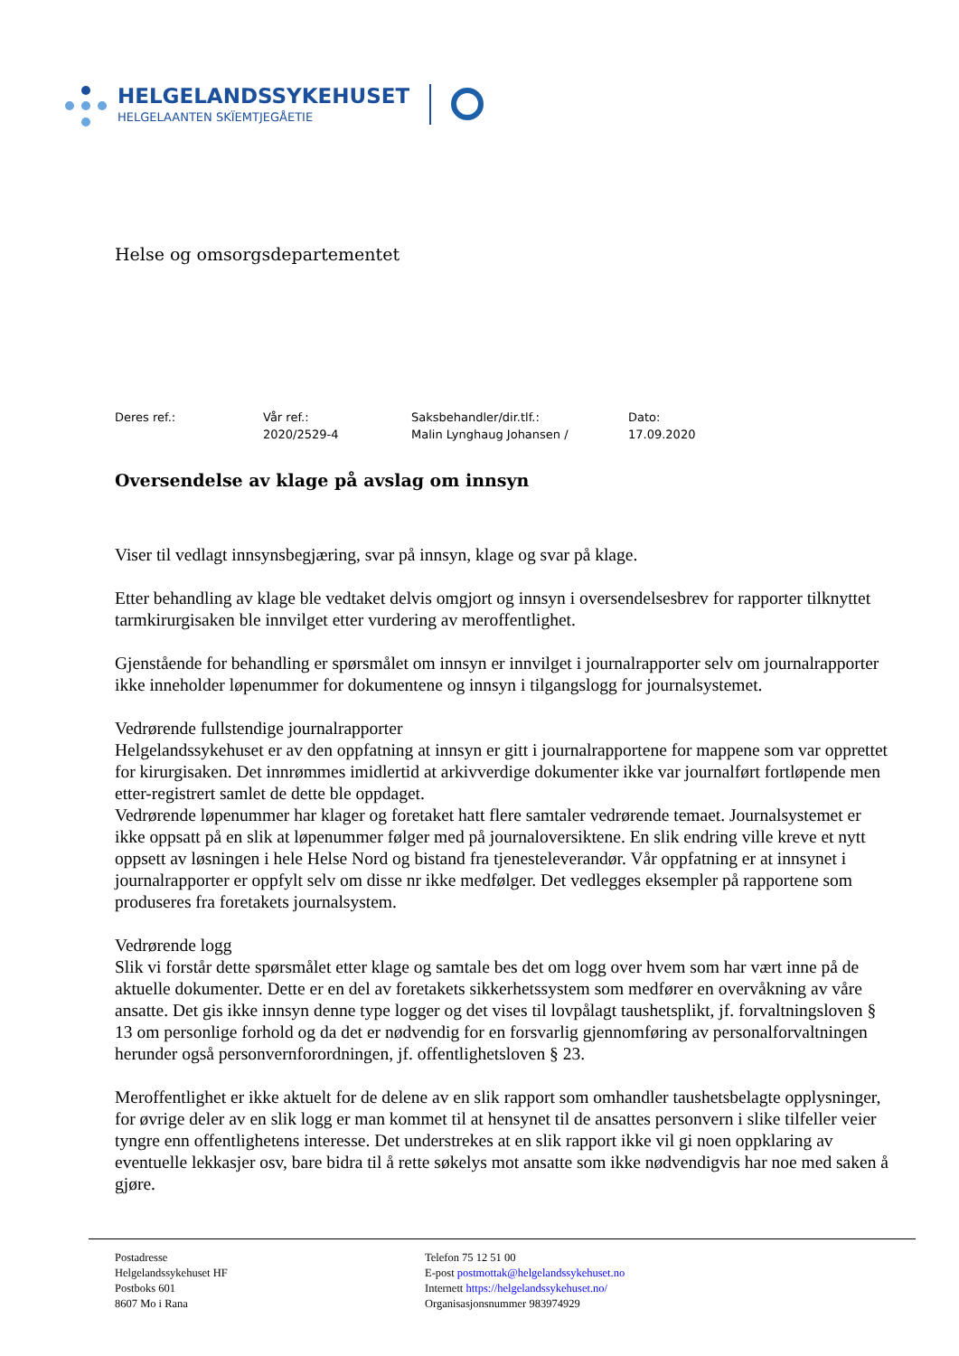HELGELANDSSYKEHUSET
HELGELAANTEN SKÏEMTJEGÅETIE
Helse og omsorgsdepartementet
Deres ref.: Vår ref.:
2020/2529-4
Saksbehandler/dir.tlf.:
Malin Lynghaug Johansen /
Dato:
17.09.2020
Oversendelse av klage på avslag om innsyn
Viser til vedlagt innsynsbegjæring, svar på innsyn, klage og svar på klage.
Etter behandling av klage ble vedtaket delvis omgjort og innsyn i oversendelsesbrev for rapporter tilknyttet tarmkirurgisaken ble innvilget etter vurdering av meroffentlighet.
Gjenstående for behandling er spørsmålet om innsyn er innvilget i journalrapporter selv om journalrapporter ikke inneholder løpenummer for dokumentene og innsyn i tilgangslogg for journalsystemet.
Vedrørende fullstendige journalrapporter
Helgelandssykehuset er av den oppfatning at innsyn er gitt i journalrapportene for mappene som var opprettet for kirurgisaken. Det innrømmes imidlertid at arkivverdige dokumenter ikke var journalført fortløpende men etter-registrert samlet de dette ble oppdaget.
Vedrørende løpenummer har klager og foretaket hatt flere samtaler vedrørende temaet. Journalsystemet er ikke oppsatt på en slik at løpenummer følger med på journaloversiktene. En slik endring ville kreve et nytt oppsett av løsningen i hele Helse Nord og bistand fra tjenesteleverandør. Vår oppfatning er at innsynet i journalrapporter er oppfylt selv om disse nr ikke medfølger. Det vedlegges eksempler på rapportene som produseres fra foretakets journalsystem.
Vedrørende logg
Slik vi forstår dette spørsmålet etter klage og samtale bes det om logg over hvem som har vært inne på de aktuelle dokumenter. Dette er en del av foretakets sikkerhetssystem som medfører en overvåkning av våre ansatte. Det gis ikke innsyn denne type logger og det vises til lovpålagt taushetsplikt, jf. forvaltningsloven § 13 om personlige forhold og da det er nødvendig for en forsvarlig gjennomføring av personalforvaltningen herunder også personvernforordningen, jf. offentlighetsloven § 23.
Meroffentlighet er ikke aktuelt for de delene av en slik rapport som omhandler taushetsbelagte opplysninger, for øvrige deler av en slik logg er man kommet til at hensynet til de ansattes personvern i slike tilfeller veier tyngre enn offentlighetens interesse. Det understrekes at en slik rapport ikke vil gi noen oppklaring av eventuelle lekkasjer osv, bare bidra til å rette søkelys mot ansatte som ikke nødvendigvis har noe med saken å gjøre.
Postadresse
Helgelandssykehuset HF
Postboks 601
8607 Mo i Rana
Telefon 75 12 51 00
E-post postmottak@helgelandssykehuset.no
Internett https://helgelandssykehuset.no/
Organisasjonsnummer 983974929